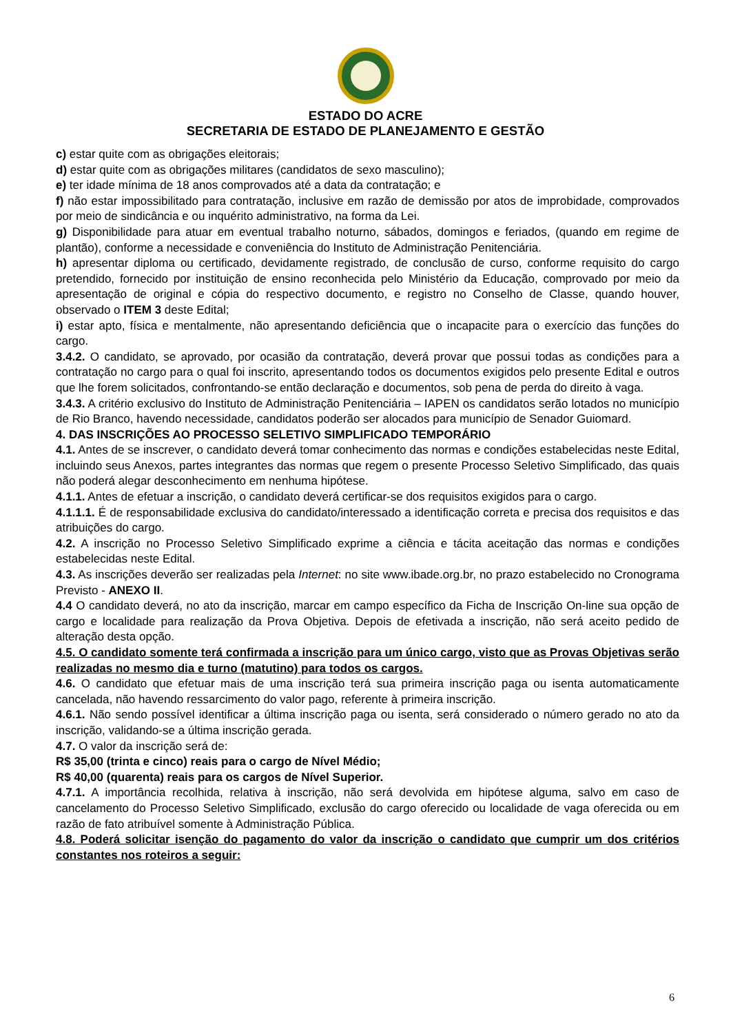ESTADO DO ACRE
SECRETARIA DE ESTADO DE PLANEJAMENTO E GESTÃO
c) estar quite com as obrigações eleitorais;
d) estar quite com as obrigações militares (candidatos de sexo masculino);
e) ter idade mínima de 18 anos comprovados até a data da contratação; e
f) não estar impossibilitado para contratação, inclusive em razão de demissão por atos de improbidade, comprovados por meio de sindicância e ou inquérito administrativo, na forma da Lei.
g) Disponibilidade para atuar em eventual trabalho noturno, sábados, domingos e feriados, (quando em regime de plantão), conforme a necessidade e conveniência do Instituto de Administração Penitenciária.
h) apresentar diploma ou certificado, devidamente registrado, de conclusão de curso, conforme requisito do cargo pretendido, fornecido por instituição de ensino reconhecida pelo Ministério da Educação, comprovado por meio da apresentação de original e cópia do respectivo documento, e registro no Conselho de Classe, quando houver, observado o ITEM 3 deste Edital;
i) estar apto, física e mentalmente, não apresentando deficiência que o incapacite para o exercício das funções do cargo.
3.4.2. O candidato, se aprovado, por ocasião da contratação, deverá provar que possui todas as condições para a contratação no cargo para o qual foi inscrito, apresentando todos os documentos exigidos pelo presente Edital e outros que lhe forem solicitados, confrontando-se então declaração e documentos, sob pena de perda do direito à vaga.
3.4.3. A critério exclusivo do Instituto de Administração Penitenciária – IAPEN os candidatos serão lotados no município de Rio Branco, havendo necessidade, candidatos poderão ser alocados para município de Senador Guiomard.
4. DAS INSCRIÇÕES AO PROCESSO SELETIVO SIMPLIFICADO TEMPORÁRIO
4.1. Antes de se inscrever, o candidato deverá tomar conhecimento das normas e condições estabelecidas neste Edital, incluindo seus Anexos, partes integrantes das normas que regem o presente Processo Seletivo Simplificado, das quais não poderá alegar desconhecimento em nenhuma hipótese.
4.1.1. Antes de efetuar a inscrição, o candidato deverá certificar-se dos requisitos exigidos para o cargo.
4.1.1.1. É de responsabilidade exclusiva do candidato/interessado a identificação correta e precisa dos requisitos e das atribuições do cargo.
4.2. A inscrição no Processo Seletivo Simplificado exprime a ciência e tácita aceitação das normas e condições estabelecidas neste Edital.
4.3. As inscrições deverão ser realizadas pela Internet: no site www.ibade.org.br, no prazo estabelecido no Cronograma Previsto - ANEXO II.
4.4 O candidato deverá, no ato da inscrição, marcar em campo específico da Ficha de Inscrição On-line sua opção de cargo e localidade para realização da Prova Objetiva. Depois de efetivada a inscrição, não será aceito pedido de alteração desta opção.
4.5. O candidato somente terá confirmada a inscrição para um único cargo, visto que as Provas Objetivas serão realizadas no mesmo dia e turno (matutino) para todos os cargos.
4.6. O candidato que efetuar mais de uma inscrição terá sua primeira inscrição paga ou isenta automaticamente cancelada, não havendo ressarcimento do valor pago, referente à primeira inscrição.
4.6.1. Não sendo possível identificar a última inscrição paga ou isenta, será considerado o número gerado no ato da inscrição, validando-se a última inscrição gerada.
4.7. O valor da inscrição será de:
R$ 35,00 (trinta e cinco) reais para o cargo de Nível Médio;
R$ 40,00 (quarenta) reais para os cargos de Nível Superior.
4.7.1. A importância recolhida, relativa à inscrição, não será devolvida em hipótese alguma, salvo em caso de cancelamento do Processo Seletivo Simplificado, exclusão do cargo oferecido ou localidade de vaga oferecida ou em razão de fato atribuível somente à Administração Pública.
4.8. Poderá solicitar isenção do pagamento do valor da inscrição o candidato que cumprir um dos critérios constantes nos roteiros a seguir:
6